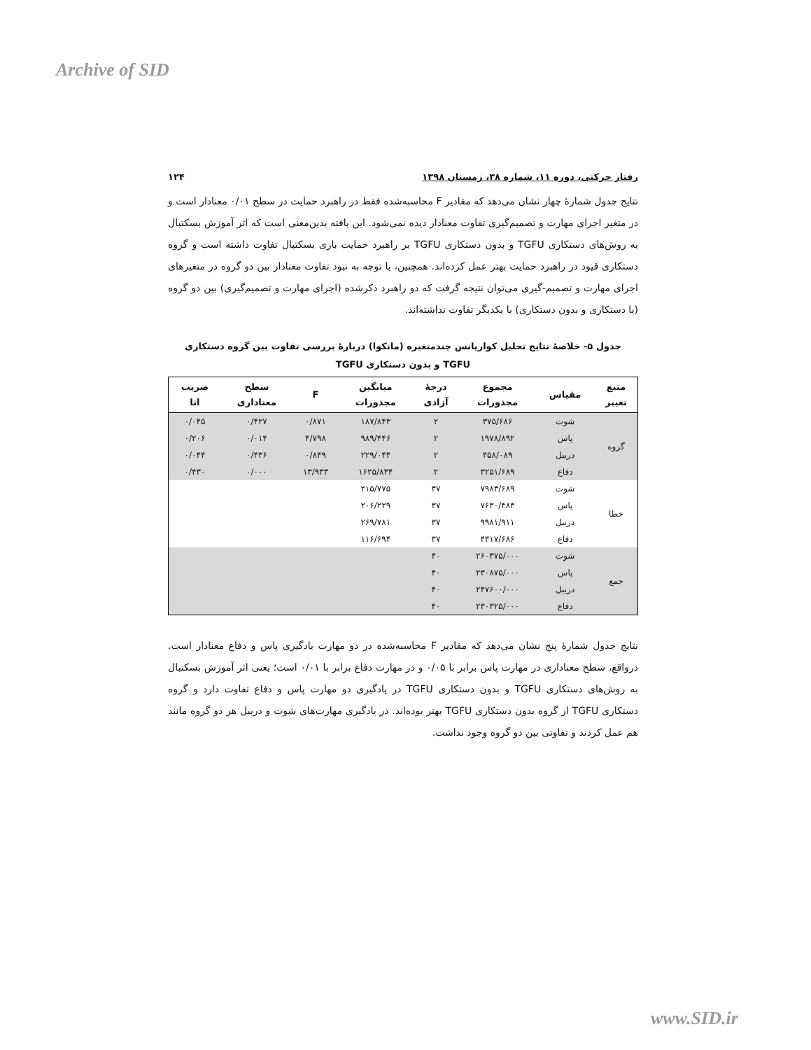Archive of SID
رفتار حرکتی، دوره ۱۱، شماره ۳۸، زمستان ۱۳۹۸ ۱۲۴
نتایج جدول شمارهٔ چهار نشان می‌دهد که مقادیر F محاسبه‌شده فقط در راهبرد حمایت در سطح ۰/۰۱ معنادار است و در متغیر اجرای مهارت و تصمیم‌گیری تفاوت معنادار دیده نمی‌شود. این یافته بدین‌معنی است که اثر آموزش بسکتبال به روش‌های دستکاری TGFU و بدون دستکاری TGFU بر راهبرد حمایت بازی بسکتبال تفاوت داشته است و گروه دستکاری قیود در راهبرد حمایت بهتر عمل کرده‌اند. همچنین، با توجه به نبود تفاوت معنادار بین دو گروه در متغیرهای اجرای مهارت و تصمیم-گیری می‌توان نتیجه گرفت که دو راهبرد ذکرشده (اجرای مهارت و تصمیم‌گیری) بین دو گروه (با دستکاری و بدون دستکاری) با یکدیگر تفاوت نداشته‌اند.
جدول ۵- خلاصهٔ نتایج تحلیل کواریانس چندمتغیره (مانکوا) دربارهٔ بررسی تفاوت بین گروه دستکاری
TGFU و بدون دستکاری TGFU
| منبع تغییر | مقیاس | مجموع مجذورات | درجهٔ آزادی | میانگین مجذورات | F | سطح معناداری | ضریب اتا |
| --- | --- | --- | --- | --- | --- | --- | --- |
| گروه | شوت | ۳۷۵/۶۸۶ | ۲ | ۱۸۷/۸۴۳ | ۰/۸۷۱ | ۰/۴۲۷ | ۰/۰۴۵ |
| | پاس | ۱۹۷۸/۸۹۲ | ۲ | ۹۸۹/۴۴۶ | ۴/۷۹۸ | ۰/۰۱۴ | ۰/۲۰۶ |
| | دریبل | ۴۵۸/۰۸۹ | ۲ | ۲۲۹/۰۴۴ | ۰/۸۴۹ | ۰/۴۳۶ | ۰/۰۴۴ |
| | دفاع | ۳۲۵۱/۶۸۹ | ۲ | ۱۶۲۵/۸۴۴ | ۱۳/۹۳۳ | ۰/۰۰۰ | ۰/۴۳۰ |
| خطا | شوت | ۷۹۸۳/۶۸۹ | ۳۷ | ۲۱۵/۷۷۵ | | | |
| | پاس | ۷۶۳۰/۴۸۳ | ۳۷ | ۲۰۶/۲۲۹ | | | |
| | دریبل | ۹۹۸۱/۹۱۱ | ۳۷ | ۲۶۹/۷۸۱ | | | |
| | دفاع | ۴۳۱۷/۶۸۶ | ۳۷ | ۱۱۶/۶۹۴ | | | |
| جمع | شوت | ۲۶۰۳۷۵/۰۰۰ | ۴۰ | | | | |
| | پاس | ۲۳۰۸۷۵/۰۰۰ | ۴۰ | | | | |
| | دریبل | ۲۴۷۶۰۰/۰۰۰ | ۴۰ | | | | |
| | دفاع | ۲۳۰۳۲۵/۰۰۰ | ۴۰ | | | | |
نتایج جدول شمارهٔ پنج نشان می‌دهد که مقادیر F محاسبه‌شده در دو مهارت یادگیری پاس و دفاع معنادار است. درواقع، سطح معناداری در مهارت پاس برابر با ۰/۰۵ و در مهارت دفاع برابر با ۰/۰۱ است؛ یعنی اثر آموزش بسکتبال به روش‌های دستکاری TGFU و بدون دستکاری TGFU در یادگیری دو مهارت پاس و دفاع تفاوت دارد و گروه دستکاری TGFU از گروه بدون دستکاری TGFU بهتر بوده‌اند. در یادگیری مهارت‌های شوت و دریبل هر دو گروه مانند هم عمل کردند و تفاوتی بین دو گروه وجود نداشت.
www.SID.ir